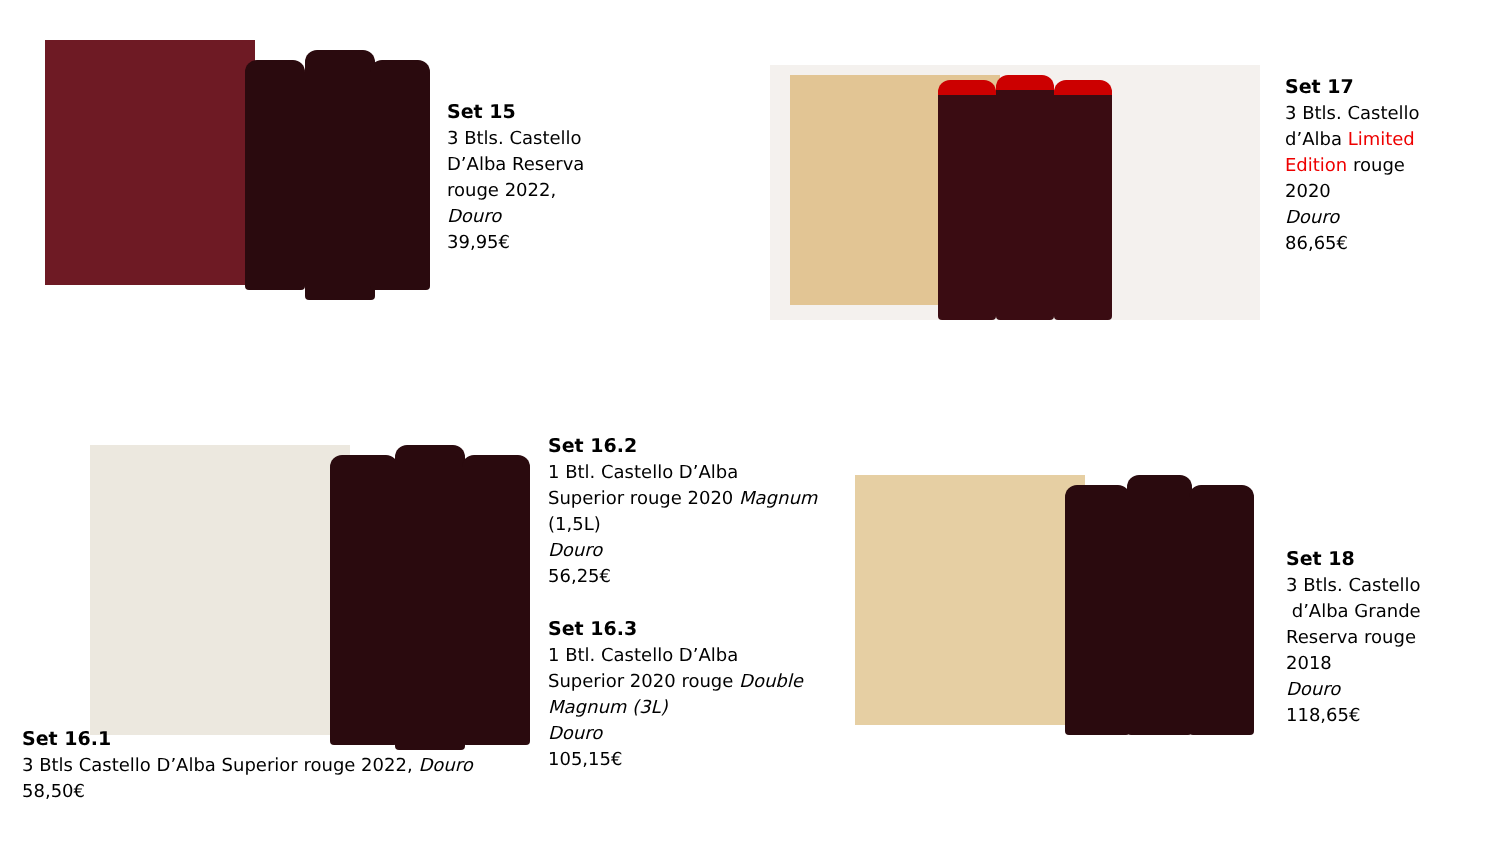Set 15
3 Btls. Castello
D’Alba Reserva
rouge 2022,
Douro
39,95€
Set 17
3 Btls. Castello
d’Alba Limited
Edition rouge
2020
Douro
86,65€
Set 16.2
1 Btl. Castello D’Alba
Superior rouge 2020 Magnum
(1,5L)
Douro
56,25€
Set 16.3
1 Btl. Castello D’Alba
Superior 2020 rouge Double
Magnum (3L)
Douro
105,15€
Set 16.1
3 Btls Castello D’Alba Superior rouge 2022, Douro
58,50€
Set 18
3 Btls. Castello
d’Alba Grande
Reserva rouge
2018
Douro
118,65€